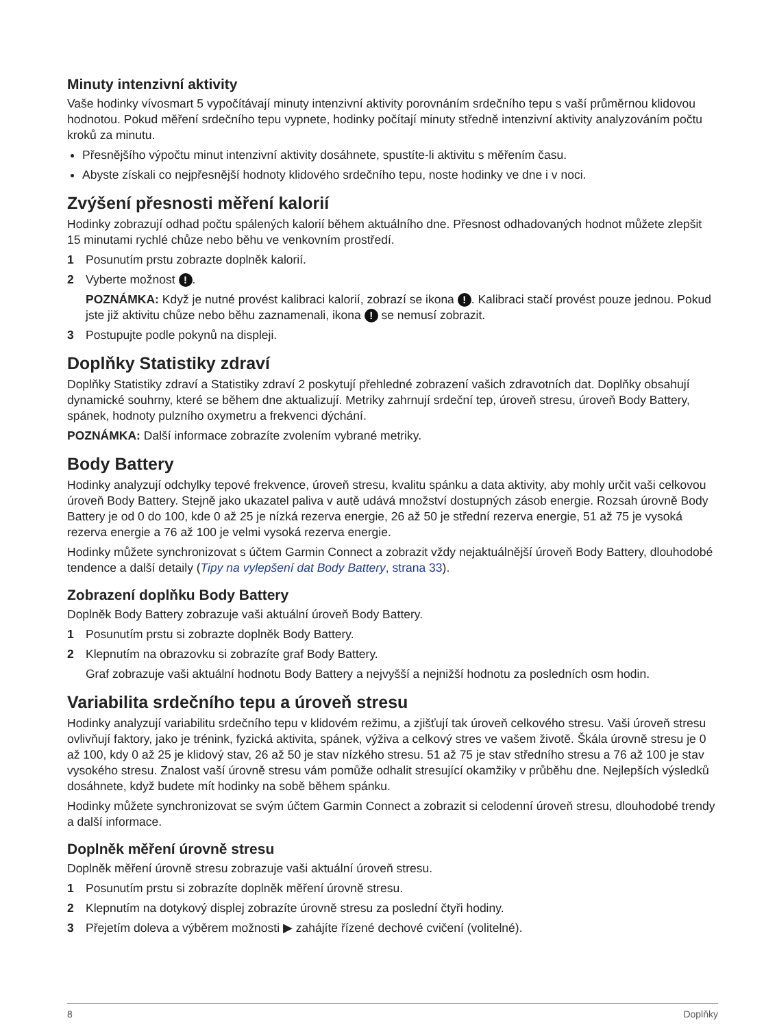Minuty intenzivní aktivity
Vaše hodinky vívosmart 5 vypočítávají minuty intenzivní aktivity porovnáním srdečního tepu s vaší průměrnou klidovou hodnotou. Pokud měření srdečního tepu vypnete, hodinky počítají minuty středně intenzivní aktivity analyzováním počtu kroků za minutu.
Přesnějšího výpočtu minut intenzivní aktivity dosáhnete, spustíte-li aktivitu s měřením času.
Abyste získali co nejpřesnější hodnoty klidového srdečního tepu, noste hodinky ve dne i v noci.
Zvýšení přesnosti měření kalorií
Hodinky zobrazují odhad počtu spálených kalorií během aktuálního dne. Přesnost odhadovaných hodnot můžete zlepšit 15 minutami rychlé chůze nebo běhu ve venkovním prostředí.
1 Posunutím prstu zobrazte doplněk kalorií.
2 Vyberte možnost !.
POZNÁMKA: Když je nutné provést kalibraci kalorií, zobrazí se ikona !. Kalibraci stačí provést pouze jednou. Pokud jste již aktivitu chůze nebo běhu zaznamenali, ikona ! se nemusí zobrazit.
3 Postupujte podle pokynů na displeji.
Doplňky Statistiky zdraví
Doplňky Statistiky zdraví a Statistiky zdraví 2 poskytují přehledné zobrazení vašich zdravotních dat. Doplňky obsahují dynamické souhrny, které se během dne aktualizují. Metriky zahrnují srdeční tep, úroveň stresu, úroveň Body Battery, spánek, hodnoty pulzního oxymetru a frekvenci dýchání.
POZNÁMKA: Další informace zobrazíte zvolením vybrané metriky.
Body Battery
Hodinky analyzují odchylky tepové frekvence, úroveň stresu, kvalitu spánku a data aktivity, aby mohly určit vaši celkovou úroveň Body Battery. Stejně jako ukazatel paliva v autě udává množství dostupných zásob energie. Rozsah úrovně Body Battery je od 0 do 100, kde 0 až 25 je nízká rezerva energie, 26 až 50 je střední rezerva energie, 51 až 75 je vysoká rezerva energie a 76 až 100 je velmi vysoká rezerva energie.
Hodinky můžete synchronizovat s účtem Garmin Connect a zobrazit vždy nejaktuálnější úroveň Body Battery, dlouhodobé tendence a další detaily (Tipy na vylepšení dat Body Battery, strana 33).
Zobrazení doplňku Body Battery
Doplněk Body Battery zobrazuje vaši aktuální úroveň Body Battery.
1 Posunutím prstu si zobrazte doplněk Body Battery.
2 Klepnutím na obrazovku si zobrazíte graf Body Battery.
Graf zobrazuje vaši aktuální hodnotu Body Battery a nejvyšší a nejnižší hodnotu za posledních osm hodin.
Variabilita srdečního tepu a úroveň stresu
Hodinky analyzují variabilitu srdečního tepu v klidovém režimu, a zjišťují tak úroveň celkového stresu. Vaši úroveň stresu ovlivňují faktory, jako je trénink, fyzická aktivita, spánek, výživa a celkový stres ve vašem životě. Škála úrovně stresu je 0 až 100, kdy 0 až 25 je klidový stav, 26 až 50 je stav nízkého stresu. 51 až 75 je stav středního stresu a 76 až 100 je stav vysokého stresu. Znalost vaší úrovně stresu vám pomůže odhalit stresující okamžiky v průběhu dne. Nejlepších výsledků dosáhnete, když budete mít hodinky na sobě během spánku.
Hodinky můžete synchronizovat se svým účtem Garmin Connect a zobrazit si celodenní úroveň stresu, dlouhodobé trendy a další informace.
Doplněk měření úrovně stresu
Doplněk měření úrovně stresu zobrazuje vaši aktuální úroveň stresu.
1 Posunutím prstu si zobrazíte doplněk měření úrovně stresu.
2 Klepnutím na dotykový displej zobrazíte úrovně stresu za poslední čtyři hodiny.
3 Přejetím doleva a výběrem možnosti ▶ zahájíte řízené dechové cvičení (volitelné).
8 Doplňky